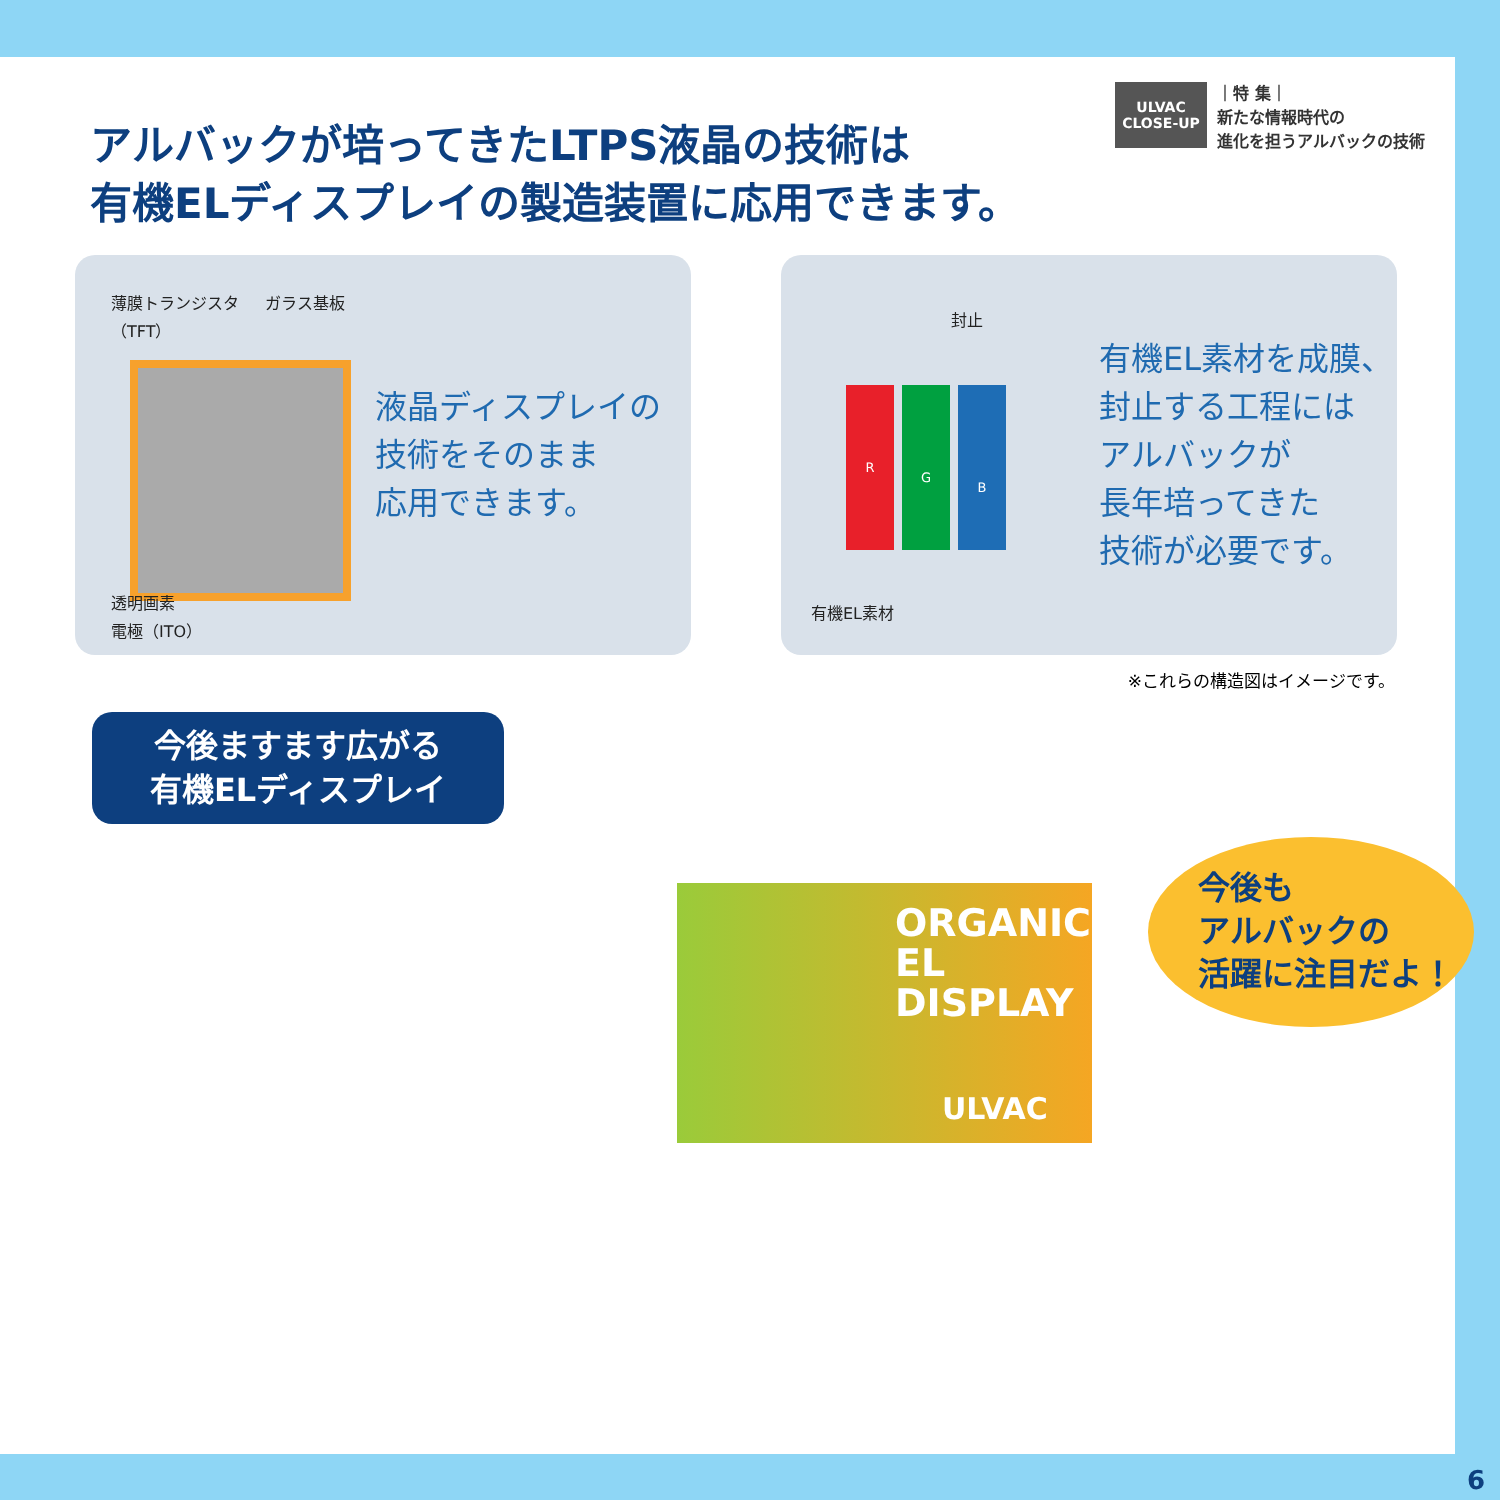アルバックが培ってきたLTPS液晶の技術は
有機ELディスプレイの製造装置に応用できます。
ULVAC
CLOSE-UP
｜特 集｜
新たな情報時代の
進化を担うアルバックの技術
薄膜トランジスタ
（TFT）
ガラス基板
液晶ディスプレイの
技術をそのまま
応用できます。
透明画素
電極（ITO）
封止
R
G
B
有機EL素材を成膜、
封止する工程には
アルバックが
長年培ってきた
技術が必要です。
有機EL素材
※これらの構造図はイメージです。
今後ますます広がる
有機ELディスプレイ
ORGANIC
EL DISPLAY
ULVAC
今後も
アルバックの
活躍に注目だよ！
6